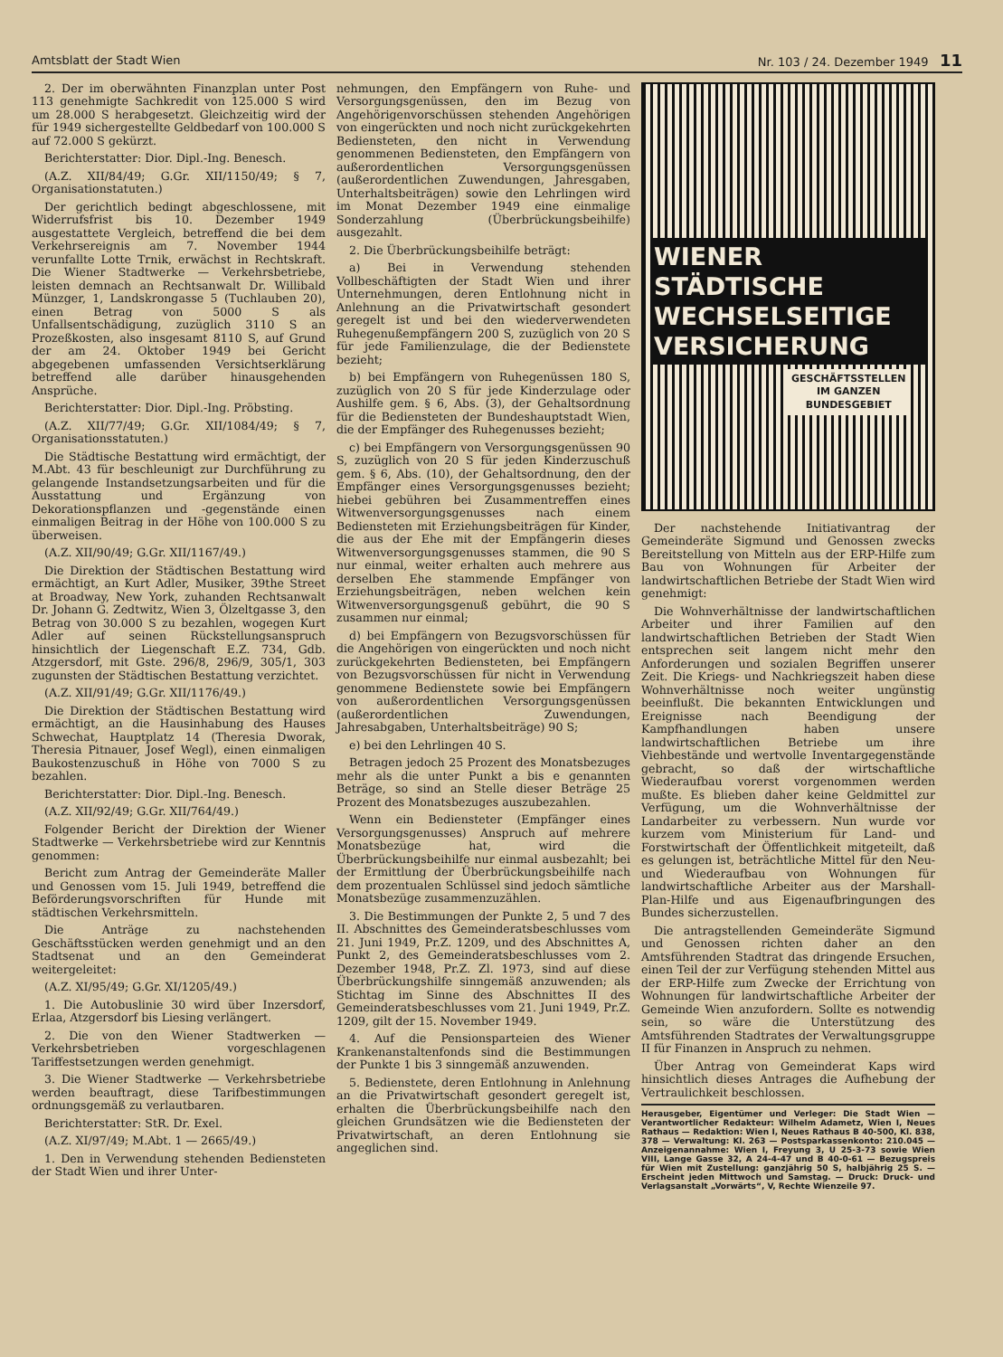Amtsblatt der Stadt Wien Nr. 103 / 24. Dezember 1949 11
2. Der im oberwähnten Finanzplan unter Post 113 genehmigte Sachkredit von 125.000 S wird um 28.000 S herabgesetzt. Gleichzeitig wird der für 1949 sichergestellte Geldbedarf von 100.000 S auf 72.000 S gekürzt.
Berichterstatter: Dior. Dipl.-Ing. Benesch.
(A.Z. XII/84/49; G.Gr. XII/1150/49; § 7, Organisationstatuten.)
Der gerichtlich bedingt abgeschlossene, mit Widerrufsfrist bis 10. Dezember 1949 ausgestattete Vergleich, betreffend die bei dem Verkehrsereignis am 7. November 1944 verunfallte Lotte Trnik, erwächst in Rechtskraft. Die Wiener Stadtwerke — Verkehrsbetriebe, leisten demnach an Rechtsanwalt Dr. Willibald Münzger, 1, Landskrongasse 5 (Tuchlauben 20), einen Betrag von 5000 S als Unfallsentschädigung, zuzüglich 3110 S an Prozeßkosten, also insgesamt 8110 S, auf Grund der am 24. Oktober 1949 bei Gericht abgegebenen umfassenden Versichtserklärung betreffend alle darüber hinausgehenden Ansprüche.
Berichterstatter: Dior. Dipl.-Ing. Pröbsting.
(A.Z. XII/77/49; G.Gr. XII/1084/49; § 7, Organisationsstatuten.)
Die Städtische Bestattung wird ermächtigt, der M.Abt. 43 für beschleunigt zur Durchführung zu gelangende Instandsetzungsarbeiten und für die Ausstattung und Ergänzung von Dekorationspflanzen und -gegenstände einen einmaligen Beitrag in der Höhe von 100.000 S zu überweisen.
(A.Z. XII/90/49; G.Gr. XII/1167/49.)
Die Direktion der Städtischen Bestattung wird ermächtigt, an Kurt Adler, Musiker, 39the Street at Broadway, New York, zuhanden Rechtsanwalt Dr. Johann G. Zedtwitz, Wien 3, Ölzeltgasse 3, den Betrag von 30.000 S zu bezahlen, wogegen Kurt Adler auf seinen Rückstellungsanspruch hinsichtlich der Liegenschaft E.Z. 734, Gdb. Atzgersdorf, mit Gste. 296/8, 296/9, 305/1, 303 zugunsten der Städtischen Bestattung verzichtet.
(A.Z. XII/91/49; G.Gr. XII/1176/49.)
Die Direktion der Städtischen Bestattung wird ermächtigt, an die Hausinhabung des Hauses Schwechat, Hauptplatz 14 (Theresia Dworak, Theresia Pitnauer, Josef Wegl), einen einmaligen Baukostenzuschuß in Höhe von 7000 S zu bezahlen.
Berichterstatter: Dior. Dipl.-Ing. Benesch.
(A.Z. XII/92/49; G.Gr. XII/764/49.)
Folgender Bericht der Direktion der Wiener Stadtwerke — Verkehrsbetriebe wird zur Kenntnis genommen:
Bericht zum Antrag der Gemeinderäte Maller und Genossen vom 15. Juli 1949, betreffend die Beförderungsvorschriften für Hunde mit städtischen Verkehrsmitteln.
Die Anträge zu nachstehenden Geschäftsstücken werden genehmigt und an den Stadtsenat und an den Gemeinderat weitergeleitet:
(A.Z. XI/95/49; G.Gr. XI/1205/49.)
1. Die Autobuslinie 30 wird über Inzersdorf, Erlaa, Atzgersdorf bis Liesing verlängert.
2. Die von den Wiener Stadtwerken — Verkehrsbetrieben vorgeschlagenen Tariffestsetzungen werden genehmigt.
3. Die Wiener Stadtwerke — Verkehrsbetriebe werden beauftragt, diese Tarifbestimmungen ordnungsgemäß zu verlautbaren.
Berichterstatter: StR. Dr. Exel.
(A.Z. XI/97/49; M.Abt. 1 — 2665/49.)
1. Den in Verwendung stehenden Bediensteten der Stadt Wien und ihrer Unter-
nehmungen, den Empfängern von Ruhe- und Versorgungsgenüssen, den im Bezug von Angehörigenvorschüssen stehenden Angehörigen von eingerückten und noch nicht zurückgekehrten Bediensteten, den nicht in Verwendung genommenen Bediensteten, den Empfängern von außerordentlichen Versorgungsgenüssen (außerordentlichen Zuwendungen, Jahresgaben, Unterhaltsbeiträgen) sowie den Lehrlingen wird im Monat Dezember 1949 eine einmalige Sonderzahlung (Überbrückungsbeihilfe) ausgezahlt.
2. Die Überbrückungsbeihilfe beträgt:
a) Bei in Verwendung stehenden Vollbeschäftigten der Stadt Wien und ihrer Unternehmungen, deren Entlohnung nicht in Anlehnung an die Privatwirtschaft gesondert geregelt ist und bei den wiederverwendeten Ruhegenußempfängern 200 S, zuzüglich von 20 S für jede Familienzulage, die der Bedienstete bezieht;
b) bei Empfängern von Ruhegenüssen 180 S, zuzüglich von 20 S für jede Kinderzulage oder Aushilfe gem. § 6, Abs. (3), der Gehaltsordnung für die Bediensteten der Bundeshauptstadt Wien, die der Empfänger des Ruhegenusses bezieht;
c) bei Empfängern von Versorgungsgenüssen 90 S, zuzüglich von 20 S für jeden Kinderzuschuß gem. § 6, Abs. (10), der Gehaltsordnung, den der Empfänger eines Versorgungsgenusses bezieht; hiebei gebühren bei Zusammentreffen eines Witwenversorgungsgenusses nach einem Bediensteten mit Erziehungsbeiträgen für Kinder, die aus der Ehe mit der Empfängerin dieses Witwenversorgungsgenusses stammen, die 90 S nur einmal, weiter erhalten auch mehrere aus derselben Ehe stammende Empfänger von Erziehungsbeiträgen, neben welchen kein Witwenversorgungsgenuß gebührt, die 90 S zusammen nur einmal;
d) bei Empfängern von Bezugsvorschüssen für die Angehörigen von eingerückten und noch nicht zurückgekehrten Bediensteten, bei Empfängern von Bezugsvorschüssen für nicht in Verwendung genommene Bedienstete sowie bei Empfängern von außerordentlichen Versorgungsgenüssen (außerordentlichen Zuwendungen, Jahresabgaben, Unterhaltsbeiträge) 90 S;
e) bei den Lehrlingen 40 S.
Betragen jedoch 25 Prozent des Monatsbezuges mehr als die unter Punkt a bis e genannten Beträge, so sind an Stelle dieser Beträge 25 Prozent des Monatsbezuges auszubezahlen.
Wenn ein Bediensteter (Empfänger eines Versorgungsgenusses) Anspruch auf mehrere Monatsbezüge hat, wird die Überbrückungsbeihilfe nur einmal ausbezahlt; bei der Ermittlung der Überbrückungsbeihilfe nach dem prozentualen Schlüssel sind jedoch sämtliche Monatsbezüge zusammenzuzählen.
3. Die Bestimmungen der Punkte 2, 5 und 7 des II. Abschnittes des Gemeinderatsbeschlusses vom 21. Juni 1949, Pr.Z. 1209, und des Abschnittes A, Punkt 2, des Gemeinderatsbeschlusses vom 2. Dezember 1948, Pr.Z. Zl. 1973, sind auf diese Überbrückungshilfe sinngemäß anzuwenden; als Stichtag im Sinne des Abschnittes II des Gemeinderatsbeschlusses vom 21. Juni 1949, Pr.Z. 1209, gilt der 15. November 1949.
4. Auf die Pensionsparteien des Wiener Krankenanstaltenfonds sind die Bestimmungen der Punkte 1 bis 3 sinngemäß anzuwenden.
5. Bedienstete, deren Entlohnung in Anlehnung an die Privatwirtschaft gesondert geregelt ist, erhalten die Überbrückungsbeihilfe nach den gleichen Grundsätzen wie die Bediensteten der Privatwirtschaft, an deren Entlohnung sie angeglichen sind.
WIENER STÄDTISCHE
WECHSELSEITIGE
VERSICHERUNG
GESCHÄFTSSTELLEN
IM GANZEN
BUNDESGEBIET
Der nachstehende Initiativantrag der Gemeinderäte Sigmund und Genossen zwecks Bereitstellung von Mitteln aus der ERP-Hilfe zum Bau von Wohnungen für Arbeiter der landwirtschaftlichen Betriebe der Stadt Wien wird genehmigt:
Die Wohnverhältnisse der landwirtschaftlichen Arbeiter und ihrer Familien auf den landwirtschaftlichen Betrieben der Stadt Wien entsprechen seit langem nicht mehr den Anforderungen und sozialen Begriffen unserer Zeit. Die Kriegs- und Nachkriegszeit haben diese Wohnverhältnisse noch weiter ungünstig beeinflußt. Die bekannten Entwicklungen und Ereignisse nach Beendigung der Kampfhandlungen haben unsere landwirtschaftlichen Betriebe um ihre Viehbestände und wertvolle Inventargegenstände gebracht, so daß der wirtschaftliche Wiederaufbau vorerst vorgenommen werden mußte. Es blieben daher keine Geldmittel zur Verfügung, um die Wohnverhältnisse der Landarbeiter zu verbessern. Nun wurde vor kurzem vom Ministerium für Land- und Forstwirtschaft der Öffentlichkeit mitgeteilt, daß es gelungen ist, beträchtliche Mittel für den Neu- und Wiederaufbau von Wohnungen für landwirtschaftliche Arbeiter aus der Marshall-Plan-Hilfe und aus Eigenaufbringungen des Bundes sicherzustellen.
Die antragstellenden Gemeinderäte Sigmund und Genossen richten daher an den Amtsführenden Stadtrat das dringende Ersuchen, einen Teil der zur Verfügung stehenden Mittel aus der ERP-Hilfe zum Zwecke der Errichtung von Wohnungen für landwirtschaftliche Arbeiter der Gemeinde Wien anzufordern. Sollte es notwendig sein, so wäre die Unterstützung des Amtsführenden Stadtrates der Verwaltungsgruppe II für Finanzen in Anspruch zu nehmen.
Über Antrag von Gemeinderat Kaps wird hinsichtlich dieses Antrages die Aufhebung der Vertraulichkeit beschlossen.
Herausgeber, Eigentümer und Verleger: Die Stadt Wien — Verantwortlicher Redakteur: Wilhelm Adametz, Wien I, Neues Rathaus — Redaktion: Wien I, Neues Rathaus B 40-500, Kl. 838, 378 — Verwaltung: Kl. 263 — Postsparkassenkonto: 210.045 — Anzeigenannahme: Wien I, Freyung 3, U 25-3-73 sowie Wien VIII, Lange Gasse 32, A 24-4-47 und B 40-0-61 — Bezugspreis für Wien mit Zustellung: ganzjährig 50 S, halbjährig 25 S. — Erscheint jeden Mittwoch und Samstag. — Druck: Druck- und Verlagsanstalt „Vorwärts“, V, Rechte Wienzeile 97.